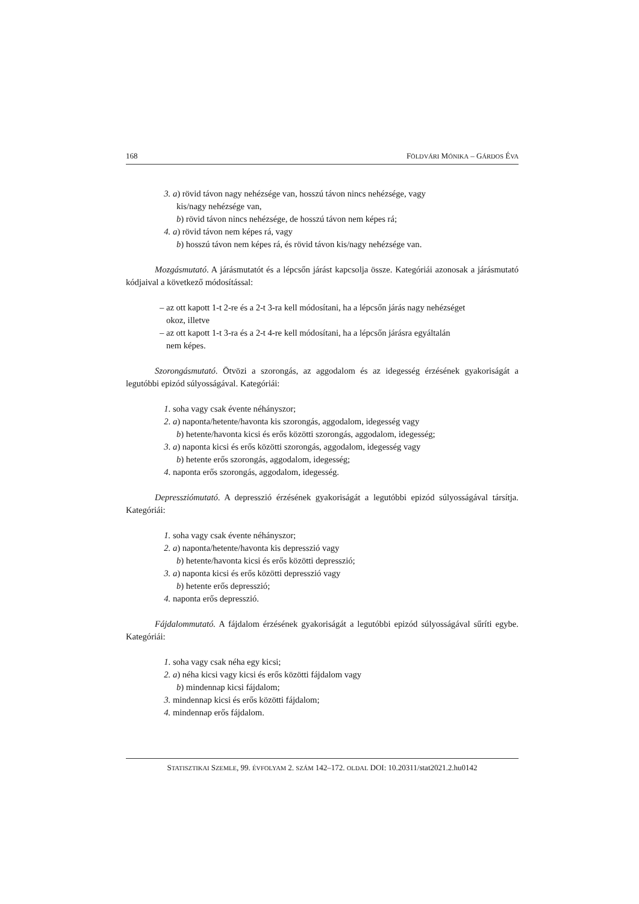168 FÖLDVÁRI MÓNIKA – GÁRDOS ÉVA
3. a) rövid távon nagy nehézsége van, hosszú távon nincs nehézsége, vagy
kis/nagy nehézsége van,
b) rövid távon nincs nehézsége, de hosszú távon nem képes rá;
4. a) rövid távon nem képes rá, vagy
b) hosszú távon nem képes rá, és rövid távon kis/nagy nehézsége van.
Mozgásmutató. A járásmutatót és a lépcsőn járást kapcsolja össze. Kategóriái azonosak a járásmutató kódjaival a következő módosítással:
– az ott kapott 1-t 2-re és a 2-t 3-ra kell módosítani, ha a lépcsőn járás nagy nehézséget
okoz, illetve
– az ott kapott 1-t 3-ra és a 2-t 4-re kell módosítani, ha a lépcsőn járásra egyáltalán
nem képes.
Szorongásmutató. Ötvözi a szorongás, az aggodalom és az idegesség érzésének gyakoriságát a legutóbbi epizód súlyosságával. Kategóriái:
1. soha vagy csak évente néhányszor;
2. a) naponta/hetente/havonta kis szorongás, aggodalom, idegesség vagy
b) hetente/havonta kicsi és erős közötti szorongás, aggodalom, idegesség;
3. a) naponta kicsi és erős közötti szorongás, aggodalom, idegesség vagy
b) hetente erős szorongás, aggodalom, idegesség;
4. naponta erős szorongás, aggodalom, idegesség.
Depressziómutató. A depresszió érzésének gyakoriságát a legutóbbi epizód súlyosságával társítja. Kategóriái:
1. soha vagy csak évente néhányszor;
2. a) naponta/hetente/havonta kis depresszió vagy
b) hetente/havonta kicsi és erős közötti depresszió;
3. a) naponta kicsi és erős közötti depresszió vagy
b) hetente erős depresszió;
4. naponta erős depresszió.
Fájdalommutató. A fájdalom érzésének gyakoriságát a legutóbbi epizód súlyosságával sűríti egybe. Kategóriái:
1. soha vagy csak néha egy kicsi;
2. a) néha kicsi vagy kicsi és erős közötti fájdalom vagy
b) mindennap kicsi fájdalom;
3. mindennap kicsi és erős közötti fájdalom;
4. mindennap erős fájdalom.
STATISZTIKAI SZEMLE, 99. ÉVFOLYAM 2. SZÁM 142–172. OLDAL DOI: 10.20311/stat2021.2.hu0142